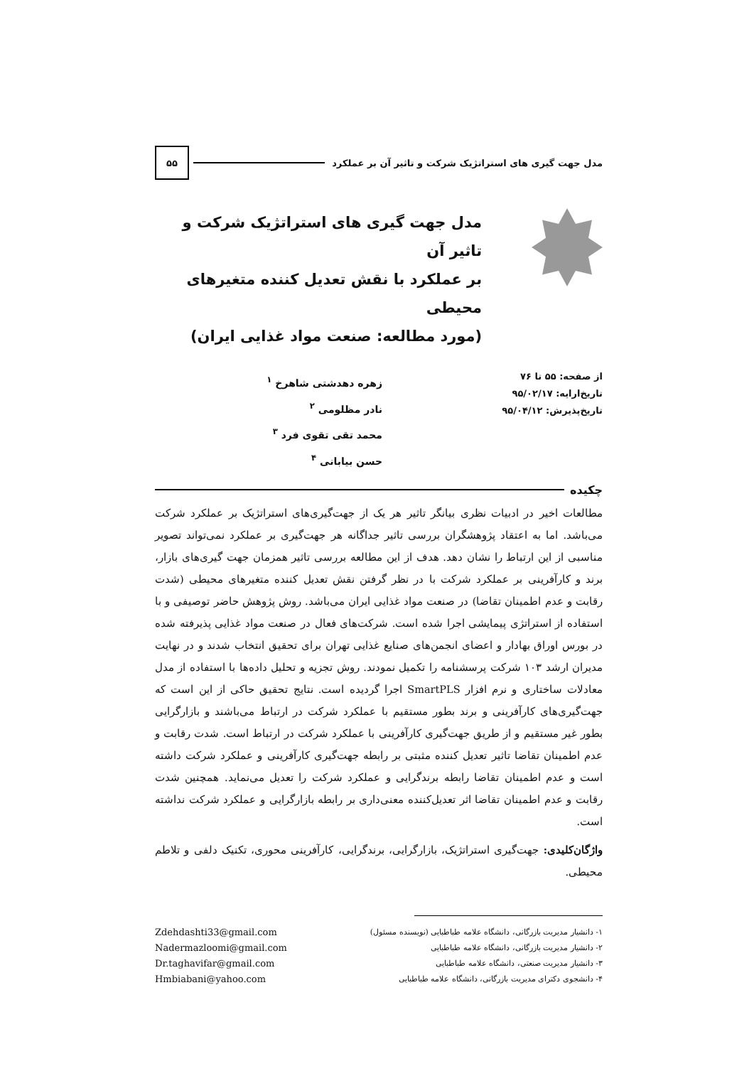مدل جهت گیری های استراتژیک شرکت و تاثیر آن بر عملکرد ۵۵
مدل جهت گیری های استراتژیک شرکت و تاثیر آن
بر عملکرد با نقش تعدیل کننده متغیرهای محیطی
(مورد مطالعه: صنعت مواد غذایی ایران)
از صفحه: ۵۵ تا ۷۶
تاریخ‌ارایه: ۹۵/۰۲/۱۷
تاریخ‌پذیرش: ۹۵/۰۴/۱۲
زهره دهدشتی شاهرخ <sup>۱</sup>
نادر مظلومی <sup>۲</sup>
محمد تقی تقوی فرد <sup>۳</sup>
حسن بیابانی <sup>۴</sup>
چکیده
مطالعات اخیر در ادبیات نظری بیانگر تاثیر هر یک از جهت‌گیری‌های استراتژیک بر عملکرد شرکت می‌باشد. اما به اعتقاد پژوهشگران بررسی تاثیر جداگانه هر جهت‌گیری بر عملکرد نمی‌تواند تصویر مناسبی از این ارتباط را نشان دهد. هدف از این مطالعه بررسی تاثیر همزمان جهت گیری‌های بازار، برند و کارآفرینی بر عملکرد شرکت با در نظر گرفتن نقش تعدیل کننده متغیرهای محیطی (شدت رقابت و عدم اطمینان تقاضا) در صنعت مواد غذایی ایران می‌باشد. روش پژوهش حاضر توصیفی و با استفاده از استراتژی پیمایشی اجرا شده است. شرکت‌های فعال در صنعت مواد غذایی پذیرفته شده در بورس اوراق بهادار و اعضای انجمن‌های صنایع غذایی تهران برای تحقیق انتخاب شدند و در نهایت مدیران ارشد ۱۰۳ شرکت پرسشنامه را تکمیل نمودند. روش تجزیه و تحلیل داده‌ها با استفاده از مدل معادلات ساختاری و نرم افزار SmartPLS اجرا گردیده است. نتایج تحقیق حاکی از این است که جهت‌گیری‌های کارآفرینی و برند بطور مستقیم با عملکرد شرکت در ارتباط می‌باشند و بازارگرایی بطور غیر مستقیم و از طریق جهت‌گیری کارآفرینی با عملکرد شرکت در ارتباط است. شدت رقابت و عدم اطمینان تقاضا تاثیر تعدیل کننده مثبتی بر رابطه جهت‌گیری کارآفرینی و عملکرد شرکت داشته است و عدم اطمینان تقاضا رابطه برندگرایی و عملکرد شرکت را تعدیل می‌نماید. همچنین شدت رقابت و عدم اطمینان تقاضا اثر تعدیل‌کننده معنی‌داری بر رابطه بازارگرایی و عملکرد شرکت نداشته است.
واژگان‌کلیدی: جهت‌گیری استراتژیک، بازارگرایی، برندگرایی، کارآفرینی محوری، تکنیک دلفی و تلاطم محیطی.
۱- دانشیار مدیریت بازرگانی، دانشگاه علامه طباطبایی (نویسنده مسئول)
۲- دانشیار مدیریت بازرگانی، دانشگاه علامه طباطبایی
۳- دانشیار مدیریت صنعتی، دانشگاه علامه طباطبایی
۴- دانشجوی دکترای مدیریت بازرگانی، دانشگاه علامه طباطبایی
Zdehdashti33@gmail.com
Nadermazloomi@gmail.com
Dr.taghavifar@gmail.com
Hmbiabani@yahoo.com